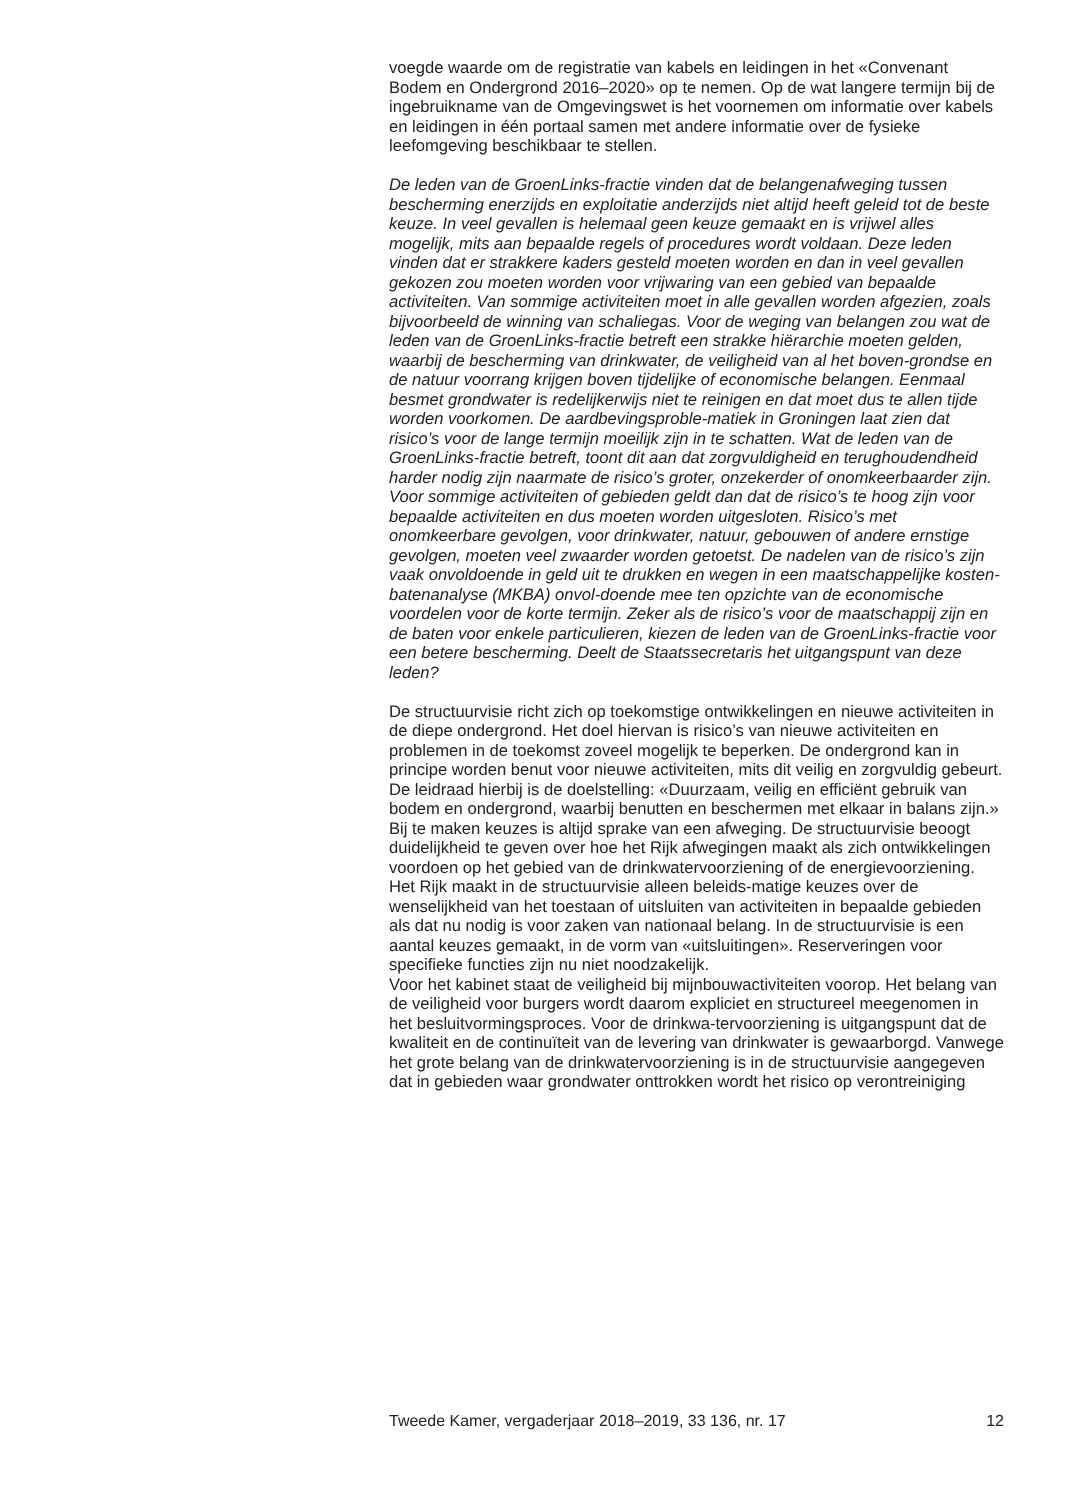voegde waarde om de registratie van kabels en leidingen in het «Convenant Bodem en Ondergrond 2016–2020» op te nemen. Op de wat langere termijn bij de ingebruikname van de Omgevingswet is het voornemen om informatie over kabels en leidingen in één portaal samen met andere informatie over de fysieke leefomgeving beschikbaar te stellen.
De leden van de GroenLinks-fractie vinden dat de belangenafweging tussen bescherming enerzijds en exploitatie anderzijds niet altijd heeft geleid tot de beste keuze. In veel gevallen is helemaal geen keuze gemaakt en is vrijwel alles mogelijk, mits aan bepaalde regels of procedures wordt voldaan. Deze leden vinden dat er strakkere kaders gesteld moeten worden en dan in veel gevallen gekozen zou moeten worden voor vrijwaring van een gebied van bepaalde activiteiten. Van sommige activiteiten moet in alle gevallen worden afgezien, zoals bijvoorbeeld de winning van schaliegas. Voor de weging van belangen zou wat de leden van de GroenLinks-fractie betreft een strakke hiërarchie moeten gelden, waarbij de bescherming van drinkwater, de veiligheid van al het boven-grondse en de natuur voorrang krijgen boven tijdelijke of economische belangen. Eenmaal besmet grondwater is redelijkerwijs niet te reinigen en dat moet dus te allen tijde worden voorkomen. De aardbevingsproble-matiek in Groningen laat zien dat risico’s voor de lange termijn moeilijk zijn in te schatten. Wat de leden van de GroenLinks-fractie betreft, toont dit aan dat zorgvuldigheid en terughoudendheid harder nodig zijn naarmate de risico’s groter, onzekerder of onomkeerbaarder zijn. Voor sommige activiteiten of gebieden geldt dan dat de risico’s te hoog zijn voor bepaalde activiteiten en dus moeten worden uitgesloten. Risico’s met onomkeerbare gevolgen, voor drinkwater, natuur, gebouwen of andere ernstige gevolgen, moeten veel zwaarder worden getoetst. De nadelen van de risico’s zijn vaak onvoldoende in geld uit te drukken en wegen in een maatschappelijke kosten-batenanalyse (MKBA) onvol-doende mee ten opzichte van de economische voordelen voor de korte termijn. Zeker als de risico’s voor de maatschappij zijn en de baten voor enkele particulieren, kiezen de leden van de GroenLinks-fractie voor een betere bescherming. Deelt de Staatssecretaris het uitgangspunt van deze leden?
De structuurvisie richt zich op toekomstige ontwikkelingen en nieuwe activiteiten in de diepe ondergrond. Het doel hiervan is risico’s van nieuwe activiteiten en problemen in de toekomst zoveel mogelijk te beperken. De ondergrond kan in principe worden benut voor nieuwe activiteiten, mits dit veilig en zorgvuldig gebeurt. De leidraad hierbij is de doelstelling: «Duurzaam, veilig en efficiënt gebruik van bodem en ondergrond, waarbij benutten en beschermen met elkaar in balans zijn.» Bij te maken keuzes is altijd sprake van een afweging. De structuurvisie beoogt duidelijkheid te geven over hoe het Rijk afwegingen maakt als zich ontwikkelingen voordoen op het gebied van de drinkwatervoorziening of de energievoorziening. Het Rijk maakt in de structuurvisie alleen beleids-matige keuzes over de wenselijkheid van het toestaan of uitsluiten van activiteiten in bepaalde gebieden als dat nu nodig is voor zaken van nationaal belang. In de structuurvisie is een aantal keuzes gemaakt, in de vorm van «uitsluitingen». Reserveringen voor specifieke functies zijn nu niet noodzakelijk.
Voor het kabinet staat de veiligheid bij mijnbouwactiviteiten voorop. Het belang van de veiligheid voor burgers wordt daarom expliciet en structureel meegenomen in het besluitvormingsproces. Voor de drinkwa-tervoorziening is uitgangspunt dat de kwaliteit en de continuïteit van de levering van drinkwater is gewaarborgd. Vanwege het grote belang van de drinkwatervoorziening is in de structuurvisie aangegeven dat in gebieden waar grondwater onttrokken wordt het risico op verontreiniging
Tweede Kamer, vergaderjaar 2018–2019, 33 136, nr. 17 12